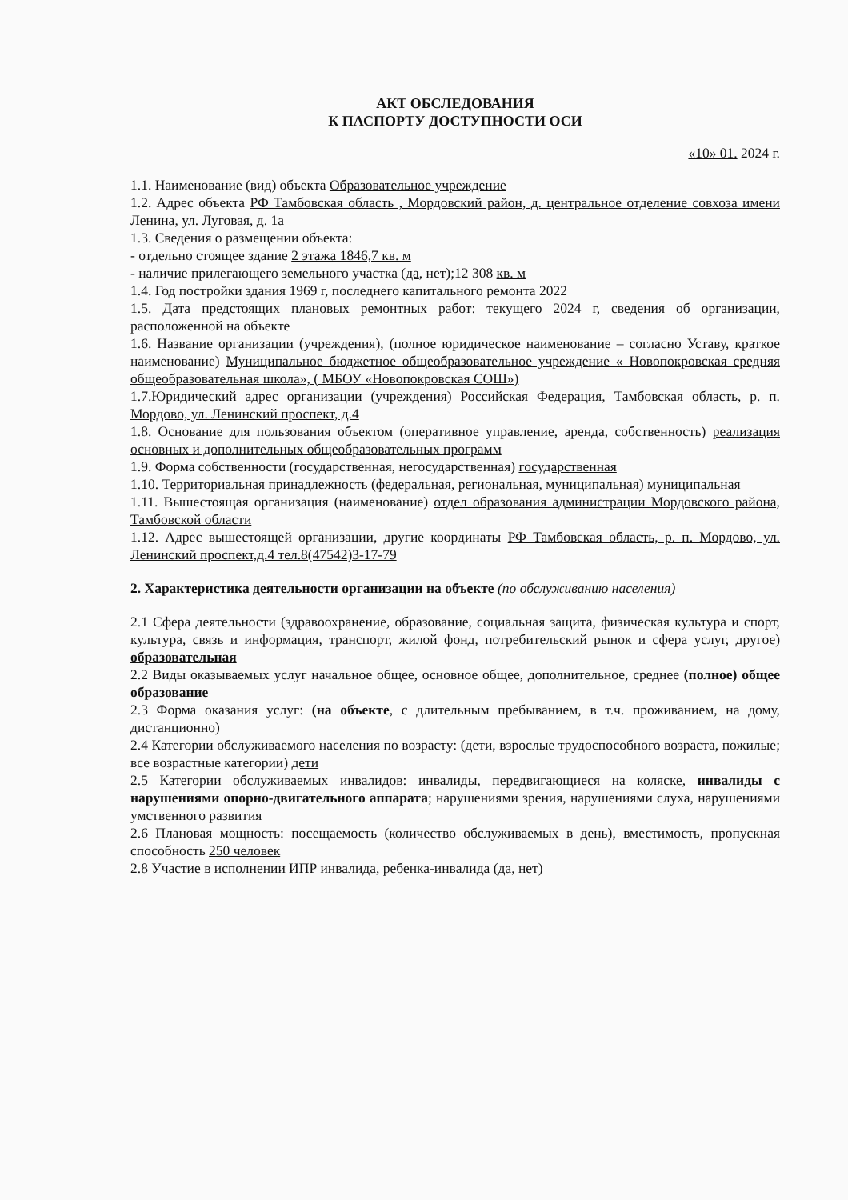АКТ ОБСЛЕДОВАНИЯ
К ПАСПОРТУ ДОСТУПНОСТИ ОСИ
«10» 01. 2024 г.
1.1. Наименование (вид) объекта Образовательное учреждение
1.2. Адрес объекта РФ Тамбовская область , Мордовский район, д. центральное отделение совхоза имени Ленина, ул. Луговая, д. 1а
1.3. Сведения о размещении объекта:
- отдельно стоящее здание 2 этажа 1846,7 кв. м
- наличие прилегающего земельного участка (да, нет);12 308 кв. м
1.4. Год постройки здания 1969 г, последнего капитального ремонта 2022
1.5. Дата предстоящих плановых ремонтных работ: текущего 2024 г, сведения об организации, расположенной на объекте
1.6. Название организации (учреждения), (полное юридическое наименование – согласно Уставу, краткое наименование) Муниципальное бюджетное общеобразовательное учреждение « Новопокровская средняя общеобразовательная школа», ( МБОУ «Новопокровская СОШ»)
1.7.Юридический адрес организации (учреждения) Российская Федерация, Тамбовская область, р. п. Мордово, ул. Ленинский проспект, д.4
1.8. Основание для пользования объектом (оперативное управление, аренда, собственность) реализация основных и дополнительных общеобразовательных программ
1.9. Форма собственности (государственная, негосударственная) государственная
1.10. Территориальная принадлежность (федеральная, региональная, муниципальная) муниципальная
1.11. Вышестоящая организация (наименование) отдел образования администрации Мордовского района, Тамбовской области
1.12. Адрес вышестоящей организации, другие координаты РФ Тамбовская область, р. п. Мордово, ул. Ленинский проспект,д.4 тел.8(47542)3-17-79
2. Характеристика деятельности организации на объекте (по обслуживанию населения)
2.1 Сфера деятельности (здравоохранение, образование, социальная защита, физическая культура и спорт, культура, связь и информация, транспорт, жилой фонд, потребительский рынок и сфера услуг, другое) образовательная
2.2 Виды оказываемых услуг начальное общее, основное общее, дополнительное, среднее (полное) общее образование
2.3 Форма оказания услуг: (на объекте, с длительным пребыванием, в т.ч. проживанием, на дому, дистанционно)
2.4 Категории обслуживаемого населения по возрасту: (дети, взрослые трудоспособного возраста, пожилые; все возрастные категории) дети
2.5 Категории обслуживаемых инвалидов: инвалиды, передвигающиеся на коляске, инвалиды с нарушениями опорно-двигательного аппарата; нарушениями зрения, нарушениями слуха, нарушениями умственного развития
2.6 Плановая мощность: посещаемость (количество обслуживаемых в день), вместимость, пропускная способность 250 человек
2.8 Участие в исполнении ИПР инвалида, ребенка-инвалида (да, нет)